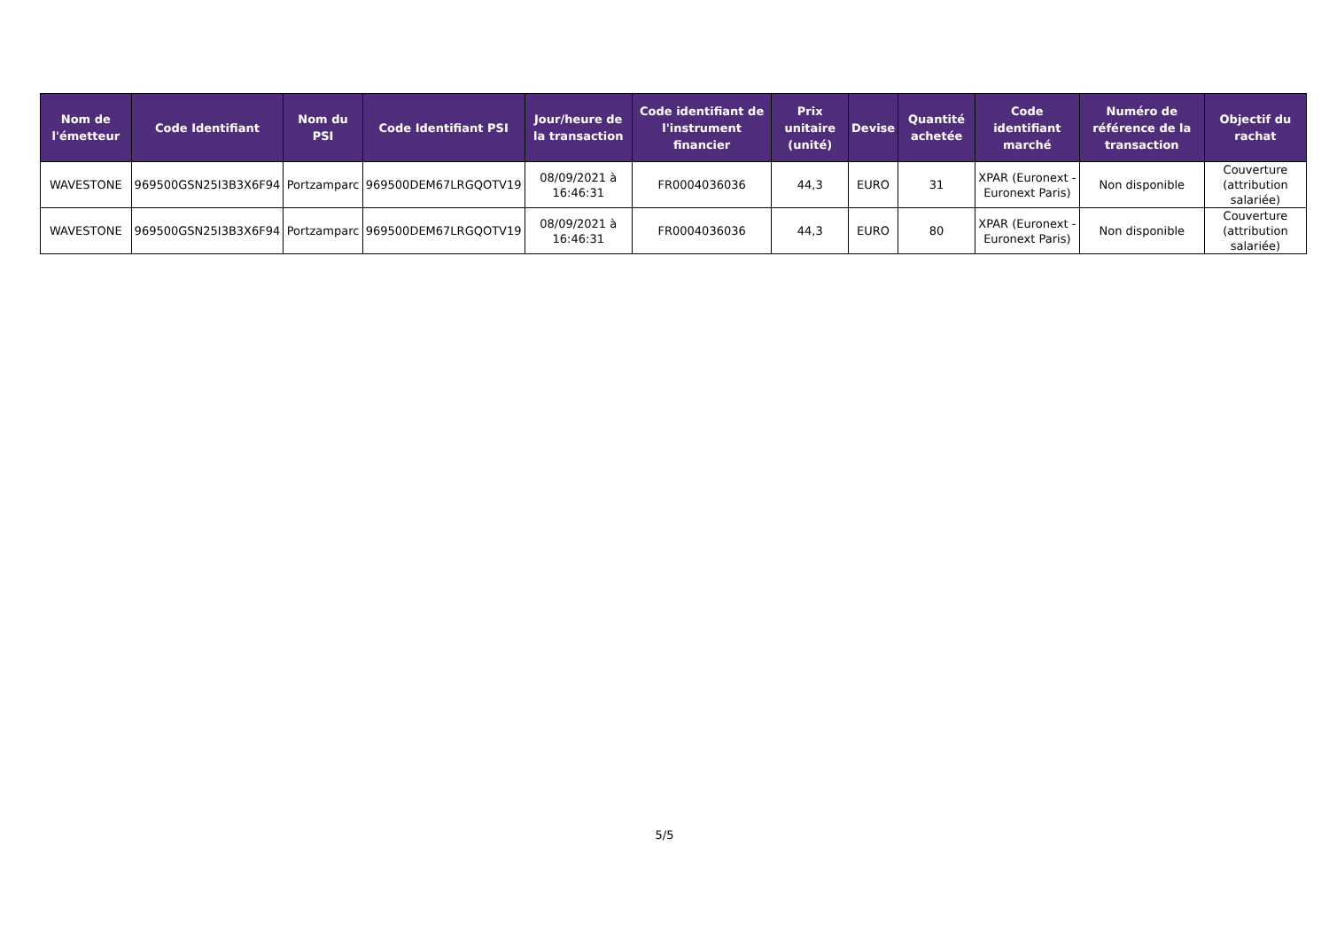| Nom de l'émetteur | Code Identifiant | Nom du PSI | Code Identifiant PSI | Jour/heure de la transaction | Code identifiant de l'instrument financier | Prix unitaire (unité) | Devise | Quantité achetée | Code identifiant marché | Numéro de référence de la transaction | Objectif du rachat |
| --- | --- | --- | --- | --- | --- | --- | --- | --- | --- | --- | --- |
| WAVESTONE | 969500GSN25I3B3X6F94 | Portzamparc | 969500DEM67LRGQOTV19 | 08/09/2021 à 16:46:31 | FR0004036036 | 44,3 | EURO | 31 | XPAR (Euronext - Euronext Paris) | Non disponible | Couverture (attribution salariée) |
| WAVESTONE | 969500GSN25I3B3X6F94 | Portzamparc | 969500DEM67LRGQOTV19 | 08/09/2021 à 16:46:31 | FR0004036036 | 44,3 | EURO | 80 | XPAR (Euronext - Euronext Paris) | Non disponible | Couverture (attribution salariée) |
5/5